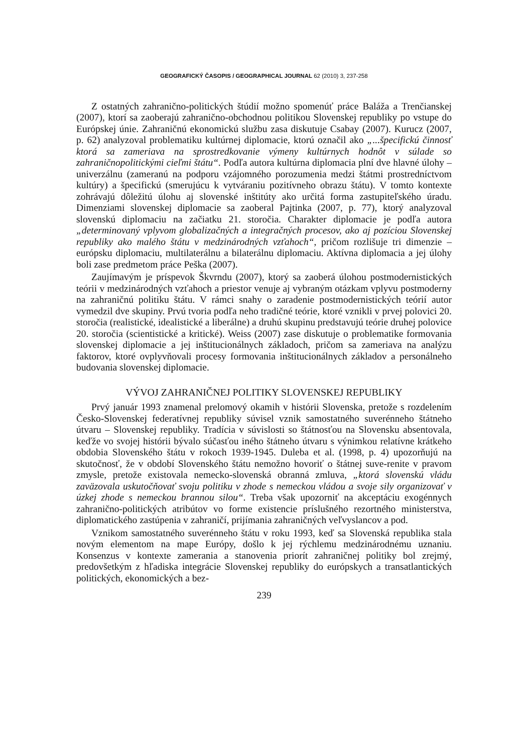GEOGRAFICKÝ ČASOPIS / GEOGRAPHICAL JOURNAL 62 (2010) 3, 237-258
Z ostatných zahranično-politických štúdií možno spomenúť práce Baláža a Trenčianskej (2007), ktorí sa zaoberajú zahranično-obchodnou politikou Slovenskej republiky po vstupe do Európskej únie. Zahraničnú ekonomickú službu zasa diskutuje Csabay (2007). Kurucz (2007, p. 62) analyzoval problematiku kultúrnej diplomacie, ktorú označil ako „...špecifickú činnosť ktorá sa zameriava na sprostredkovanie výmeny kultúrnych hodnôt v súlade so zahraničnopolitickými cieľmi štátu“. Podľa autora kultúrna diplomacia plní dve hlavné úlohy – univerzálnu (zameranú na podporu vzájomného porozumenia medzi štátmi prostredníctvom kultúry) a špecifickú (smerujúcu k vytváraniu pozitívneho obrazu štátu). V tomto kontexte zohrávajú dôležitú úlohu aj slovenské inštitúty ako určitá forma zastupiteľského úradu. Dimenziami slovenskej diplomacie sa zaoberal Pajtinka (2007, p. 77), ktorý analyzoval slovenskú diplomaciu na začiatku 21. storočia. Charakter diplomacie je podľa autora „determinovaný vplyvom globalizačných a integračných procesov, ako aj pozíciou Slovenskej republiky ako malého štátu v medzinárodných vzťahoch“, pričom rozlišuje tri dimenzie – európsku diplomaciu, multilaterálnu a bilaterálnu diplomaciu. Aktívna diplomacia a jej úlohy boli zase predmetom práce Peška (2007).
Zaujímavým je príspevok Škvrndu (2007), ktorý sa zaoberá úlohou postmodernistických teórii v medzinárodných vzťahoch a priestor venuje aj vybraným otázkam vplyvu postmoderny na zahraničnú politiku štátu. V rámci snahy o zaradenie postmodernistických teórií autor vymedzil dve skupiny. Prvú tvoria podľa neho tradičné teórie, ktoré vznikli v prvej polovici 20. storočia (realistické, idealistické a liberálne) a druhú skupinu predstavujú teórie druhej polovice 20. storočia (scientistické a kritické). Weiss (2007) zase diskutuje o problematike formovania slovenskej diplomacie a jej inštitucionálnych základoch, pričom sa zameriava na analýzu faktorov, ktoré ovplyvňovali procesy formovania inštitucionálnych základov a personálneho budovania slovenskej diplomacie.
VÝVOJ ZAHRANIČNEJ POLITIKY SLOVENSKEJ REPUBLIKY
Prvý január 1993 znamenal prelomový okamih v histórii Slovenska, pretože s rozdelením Česko-Slovenskej federatívnej republiky súvisel vznik samostatného suverénneho štátneho útvaru – Slovenskej republiky. Tradícia v súvislosti so štátnosťou na Slovensku absentovala, keďže vo svojej histórii bývalo súčasťou iného štátneho útvaru s výnimkou relatívne krátkeho obdobia Slovenského štátu v rokoch 1939-1945. Duleba et al. (1998, p. 4) upozorňujú na skutočnosť, že v období Slovenského štátu nemožno hovoriť o štátnej suve-renite v pravom zmysle, pretože existovala nemecko-slovenská obranná zmluva, „ktorá slovenskú vládu zaväzovala uskutočňovať svoju politiku v zhode s nemeckou vládou a svoje sily organizovať v úzkej zhode s nemeckou brannou silou“. Treba však upozorniť na akceptáciu exogénnych zahranično-politických atribútov vo forme existencie príslušného rezortného ministerstva, diplomatického zastúpenia v zahraničí, prijímania zahraničných veľvyslancov a pod.
Vznikom samostatného suverénneho štátu v roku 1993, keď sa Slovenská republika stala novým elementom na mape Európy, došlo k jej rýchlemu medzinárodnému uznaniu. Konsenzus v kontexte zamerania a stanovenia priorít zahraničnej politiky bol zrejmý, predovšetkým z hľadiska integrácie Slovenskej republiky do európskych a transatlantických politických, ekonomických a bez-
239